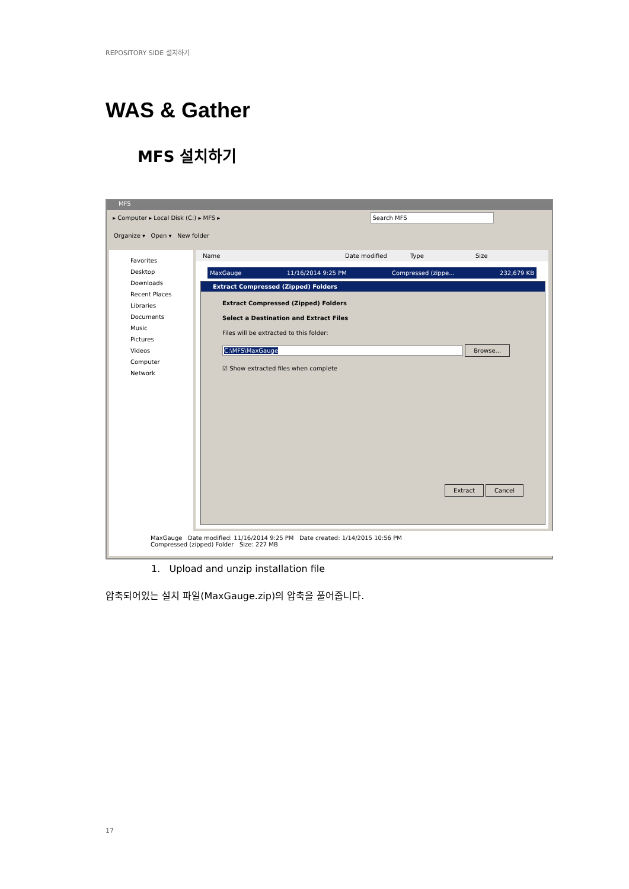REPOSITORY SIDE 설치하기
WAS & Gather
MFS 설치하기
MFS
▸ Computer ▸ Local Disk (C:) ▸ MFS ▸ Search MFS
Organize ▾ Open ▾ New folder
Favorites
Desktop
Downloads
Recent Places
Libraries
Documents
Music
Pictures
Videos
Computer
Network
Name Date modified Type Size
MaxGauge 11/16/2014 9:25 PM Compressed (zippe... 232,679 KB
Extract Compressed (Zipped) Folders
Extract Compressed (Zipped) Folders
Select a Destination and Extract Files
Files will be extracted to this folder:
C:\MFS\MaxGauge Browse...
☑ Show extracted files when complete
Extract Cancel
MaxGauge Date modified: 11/16/2014 9:25 PM Date created: 1/14/2015 10:56 PM
Compressed (zipped) Folder Size: 227 MB
1. Upload and unzip installation file
압축되어있는 설치 파일(MaxGauge.zip)의 압축을 풀어줍니다.
17